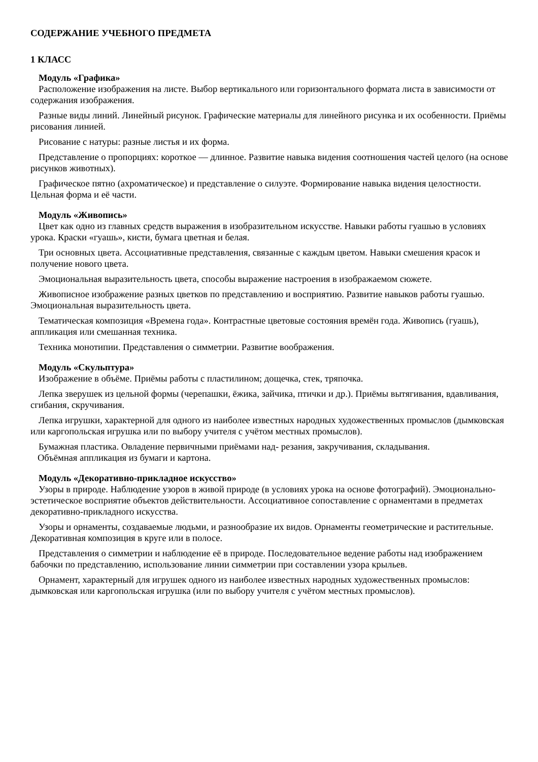СОДЕРЖАНИЕ УЧЕБНОГО ПРЕДМЕТА
1 КЛАСС
Модуль «Графика»
Расположение изображения на листе. Выбор вертикального или горизонтального формата листа в зависимости от содержания изображения.
Разные виды линий. Линейный рисунок. Графические материалы для линейного рисунка и их особенности. Приёмы рисования линией.
Рисование с натуры: разные листья и их форма.
Представление о пропорциях: короткое — длинное. Развитие навыка видения соотношения частей целого (на основе рисунков животных).
Графическое пятно (ахроматическое) и представление о силуэте. Формирование навыка видения целостности. Цельная форма и её части.
Модуль «Живопись»
Цвет как одно из главных средств выражения в изобразительном искусстве. Навыки работы гуашью в условиях урока. Краски «гуашь», кисти, бумага цветная и белая.
Три основных цвета. Ассоциативные представления, связанные с каждым цветом. Навыки смешения красок и получение нового цвета.
Эмоциональная выразительность цвета, способы выражение настроения в изображаемом сюжете.
Живописное изображение разных цветков по представлению и восприятию. Развитие навыков работы гуашью. Эмоциональная выразительность цвета.
Тематическая композиция «Времена года». Контрастные цветовые состояния времён года. Живопись (гуашь), аппликация или смешанная техника.
Техника монотипии. Представления о симметрии. Развитие воображения.
Модуль «Скульптура»
Изображение в объёме. Приёмы работы с пластилином; дощечка, стек, тряпочка.
Лепка зверушек из цельной формы (черепашки, ёжика, зайчика, птички и др.). Приёмы вытягивания, вдавливания, сгибания, скручивания.
Лепка игрушки, характерной для одного из наиболее известных народных художественных промыслов (дымковская или каргопольская игрушка или по выбору учителя с учётом местных промыслов).
Бумажная пластика. Овладение первичными приёмами над- резания, закручивания, складывания.
Объёмная аппликация из бумаги и картона.
Модуль «Декоративно-прикладное искусство»
Узоры в природе. Наблюдение узоров в живой природе (в условиях урока на основе фотографий). Эмоционально-эстетическое восприятие объектов действительности. Ассоциативное сопоставление с орнаментами в предметах декоративно-прикладного искусства.
Узоры и орнаменты, создаваемые людьми, и разнообразие их видов. Орнаменты геометрические и растительные. Декоративная композиция в круге или в полосе.
Представления о симметрии и наблюдение её в природе. Последовательное ведение работы над изображением бабочки по представлению, использование линии симметрии при составлении узора крыльев.
Орнамент, характерный для игрушек одного из наиболее известных народных художественных промыслов: дымковская или каргопольская игрушка (или по выбору учителя с учётом местных промыслов).